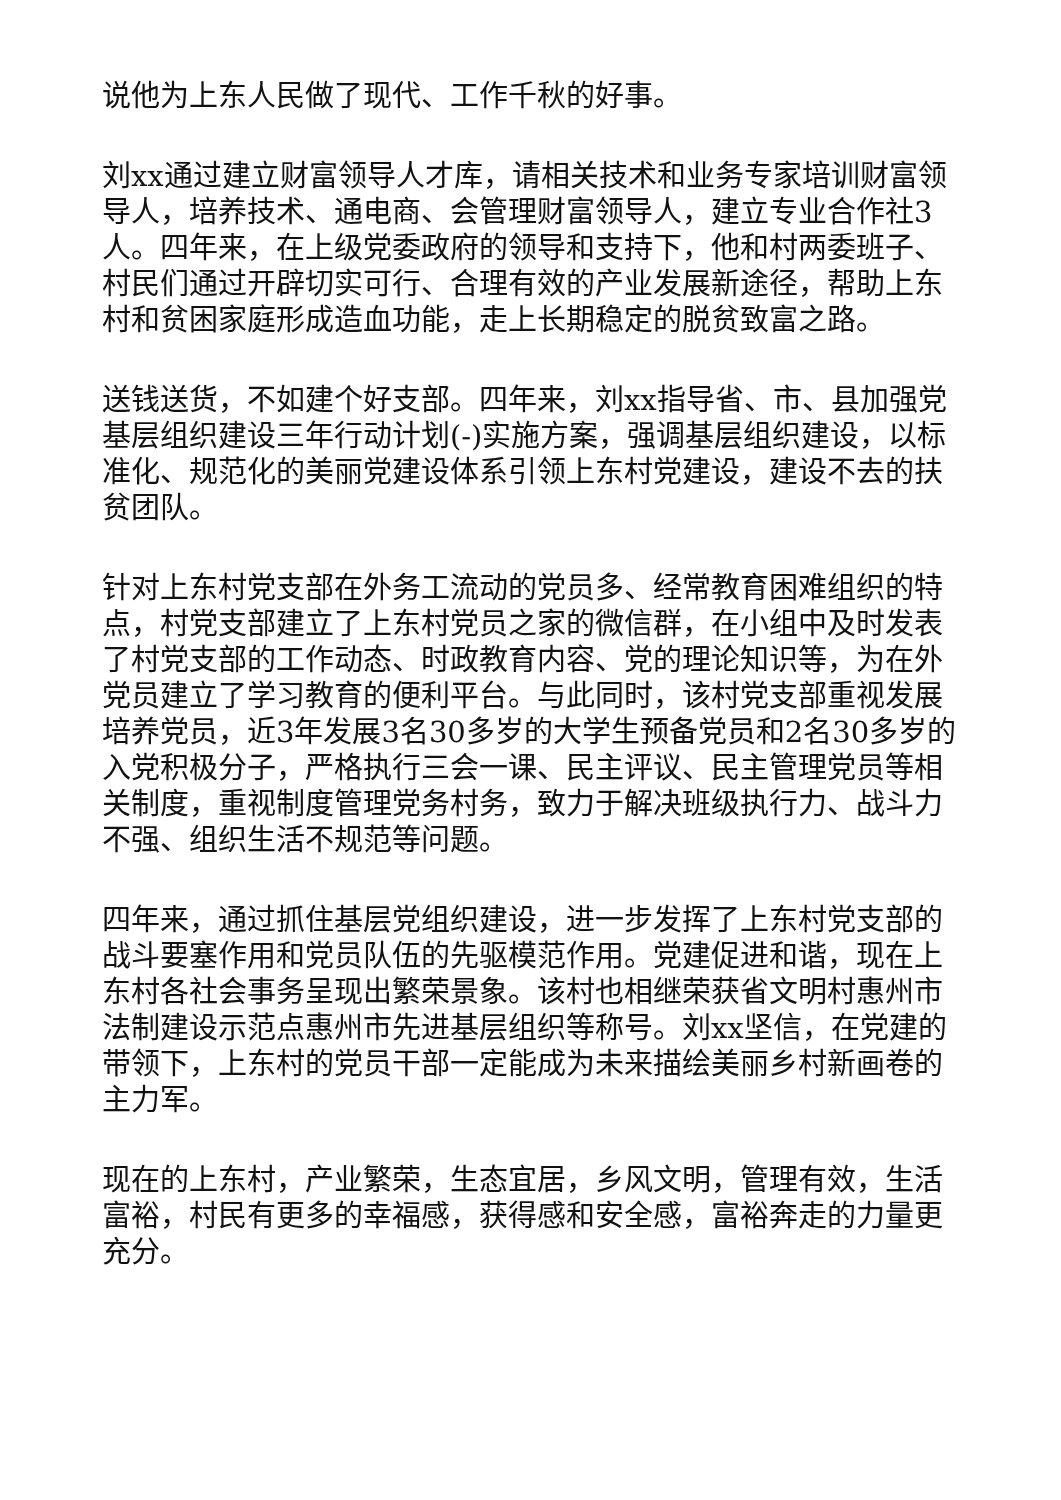说他为上东人民做了现代、工作千秋的好事。
刘xx通过建立财富领导人才库，请相关技术和业务专家培训财富领导人，培养技术、通电商、会管理财富领导人，建立专业合作社3人。四年来，在上级党委政府的领导和支持下，他和村两委班子、村民们通过开辟切实可行、合理有效的产业发展新途径，帮助上东村和贫困家庭形成造血功能，走上长期稳定的脱贫致富之路。
送钱送货，不如建个好支部。四年来，刘xx指导省、市、县加强党基层组织建设三年行动计划(-)实施方案，强调基层组织建设，以标准化、规范化的美丽党建设体系引领上东村党建设，建设不去的扶贫团队。
针对上东村党支部在外务工流动的党员多、经常教育困难组织的特点，村党支部建立了上东村党员之家的微信群，在小组中及时发表了村党支部的工作动态、时政教育内容、党的理论知识等，为在外党员建立了学习教育的便利平台。与此同时，该村党支部重视发展培养党员，近3年发展3名30多岁的大学生预备党员和2名30多岁的入党积极分子，严格执行三会一课、民主评议、民主管理党员等相关制度，重视制度管理党务村务，致力于解决班级执行力、战斗力不强、组织生活不规范等问题。
四年来，通过抓住基层党组织建设，进一步发挥了上东村党支部的战斗要塞作用和党员队伍的先驱模范作用。党建促进和谐，现在上东村各社会事务呈现出繁荣景象。该村也相继荣获省文明村惠州市法制建设示范点惠州市先进基层组织等称号。刘xx坚信，在党建的带领下，上东村的党员干部一定能成为未来描绘美丽乡村新画卷的主力军。
现在的上东村，产业繁荣，生态宜居，乡风文明，管理有效，生活富裕，村民有更多的幸福感，获得感和安全感，富裕奔走的力量更充分。